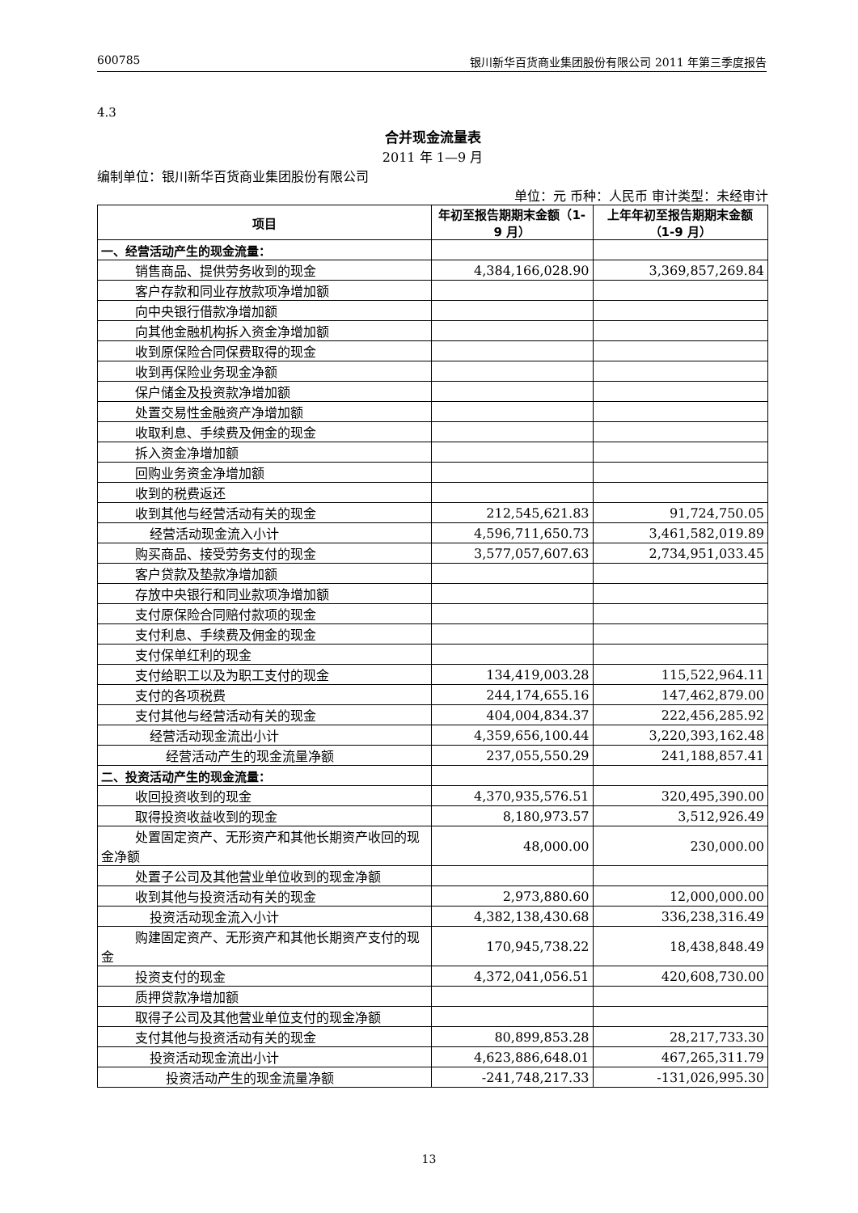600785 银川新华百货商业集团股份有限公司 2011 年第三季度报告
4.3
合并现金流量表
2011 年 1—9 月
编制单位：银川新华百货商业集团股份有限公司
单位：元 币种：人民币 审计类型：未经审计
| 项目 | 年初至报告期期末金额（1-9 月） | 上年年初至报告期期末金额（1-9 月） |
| --- | --- | --- |
| 一、经营活动产生的现金流量： | | |
| 销售商品、提供劳务收到的现金 | 4,384,166,028.90 | 3,369,857,269.84 |
| 客户存款和同业存放款项净增加额 | | |
| 向中央银行借款净增加额 | | |
| 向其他金融机构拆入资金净增加额 | | |
| 收到原保险合同保费取得的现金 | | |
| 收到再保险业务现金净额 | | |
| 保户储金及投资款净增加额 | | |
| 处置交易性金融资产净增加额 | | |
| 收取利息、手续费及佣金的现金 | | |
| 拆入资金净增加额 | | |
| 回购业务资金净增加额 | | |
| 收到的税费返还 | | |
| 收到其他与经营活动有关的现金 | 212,545,621.83 | 91,724,750.05 |
| 经营活动现金流入小计 | 4,596,711,650.73 | 3,461,582,019.89 |
| 购买商品、接受劳务支付的现金 | 3,577,057,607.63 | 2,734,951,033.45 |
| 客户贷款及垫款净增加额 | | |
| 存放中央银行和同业款项净增加额 | | |
| 支付原保险合同赔付款项的现金 | | |
| 支付利息、手续费及佣金的现金 | | |
| 支付保单红利的现金 | | |
| 支付给职工以及为职工支付的现金 | 134,419,003.28 | 115,522,964.11 |
| 支付的各项税费 | 244,174,655.16 | 147,462,879.00 |
| 支付其他与经营活动有关的现金 | 404,004,834.37 | 222,456,285.92 |
| 经营活动现金流出小计 | 4,359,656,100.44 | 3,220,393,162.48 |
| 经营活动产生的现金流量净额 | 237,055,550.29 | 241,188,857.41 |
| 二、投资活动产生的现金流量： | | |
| 收回投资收到的现金 | 4,370,935,576.51 | 320,495,390.00 |
| 取得投资收益收到的现金 | 8,180,973.57 | 3,512,926.49 |
| 处置固定资产、无形资产和其他长期资产收回的现金净额 | 48,000.00 | 230,000.00 |
| 处置子公司及其他营业单位收到的现金净额 | | |
| 收到其他与投资活动有关的现金 | 2,973,880.60 | 12,000,000.00 |
| 投资活动现金流入小计 | 4,382,138,430.68 | 336,238,316.49 |
| 购建固定资产、无形资产和其他长期资产支付的现金 | 170,945,738.22 | 18,438,848.49 |
| 投资支付的现金 | 4,372,041,056.51 | 420,608,730.00 |
| 质押贷款净增加额 | | |
| 取得子公司及其他营业单位支付的现金净额 | | |
| 支付其他与投资活动有关的现金 | 80,899,853.28 | 28,217,733.30 |
| 投资活动现金流出小计 | 4,623,886,648.01 | 467,265,311.79 |
| 投资活动产生的现金流量净额 | -241,748,217.33 | -131,026,995.30 |
13